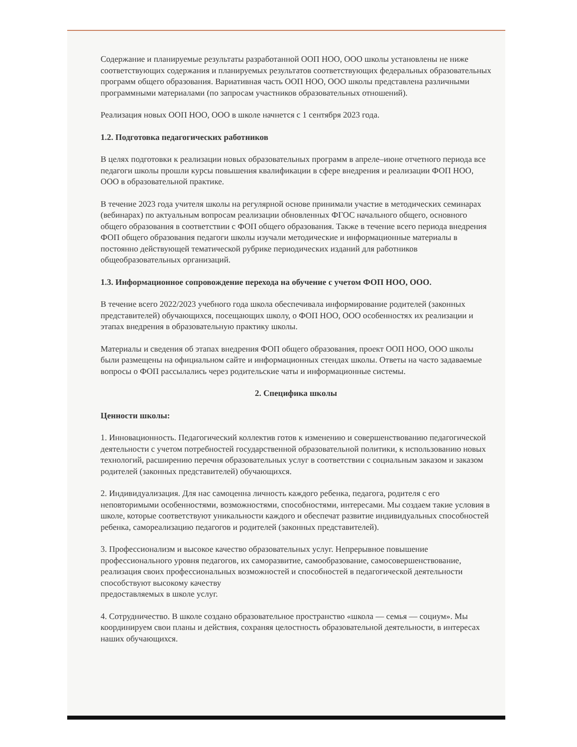Содержание и планируемые результаты разработанной ООП НОО, ООО школы установлены не ниже соответствующих содержания и планируемых результатов соответствующих федеральных образовательных программ общего образования. Вариативная часть ООП НОО, ООО школы представлена различными программными материалами (по запросам участников образовательных отношений).
Реализация новых ООП НОО, ООО в школе начнется с 1 сентября 2023 года.
1.2. Подготовка педагогических работников
В целях подготовки к реализации новых образовательных программ в апреле–июне отчетного периода все педагоги школы прошли курсы повышения квалификации в сфере внедрения и реализации ФОП НОО, ООО в образовательной практике.
В течение 2023 года учителя школы на регулярной основе принимали участие в методических семинарах (вебинарах) по актуальным вопросам реализации обновленных ФГОС начального общего, основного общего образования в соответствии с ФОП общего образования. Также в течение всего периода внедрения ФОП общего образования педагоги школы изучали методические и информационные материалы в постоянно действующей тематической рубрике периодических изданий для работников общеобразовательных организаций.
1.3. Информационное сопровождение перехода на обучение с учетом ФОП НОО, ООО.
В течение всего 2022/2023 учебного года школа обеспечивала информирование родителей (законных представителей) обучающихся, посещающих школу, о ФОП НОО, ООО особенностях их реализации и этапах внедрения в образовательную практику школы.
Материалы и сведения об этапах внедрения ФОП общего образования, проект ООП НОО, ООО школы были размещены на официальном сайте и информационных стендах школы. Ответы на часто задаваемые вопросы о ФОП рассылались через родительские чаты и информационные системы.
2. Специфика школы
Ценности школы:
1. Инновационность. Педагогический коллектив готов к изменению и совершенствованию педагогической деятельности с учетом потребностей государственной образовательной политики, к использованию новых технологий, расширению перечня образовательных услуг в соответствии с социальным заказом и заказом родителей (законных представителей) обучающихся.
2. Индивидуализация. Для нас самоценна личность каждого ребенка, педагога, родителя с его неповторимыми особенностями, возможностями, способностями, интересами. Мы создаем такие условия в школе, которые соответствуют уникальности каждого и обеспечат развитие индивидуальных способностей ребенка, самореализацию педагогов и родителей (законных представителей).
3. Профессионализм и высокое качество образовательных услуг. Непрерывное повышение профессионального уровня педагогов, их саморазвитие, самообразование, самосовершенствование, реализация своих профессиональных возможностей и способностей в педагогической деятельности способствуют высокому качеству
предоставляемых в школе услуг.
4. Сотрудничество. В школе создано образовательное пространство «школа — семья — социум». Мы координируем свои планы и действия, сохраняя целостность образовательной деятельности, в интересах наших обучающихся.